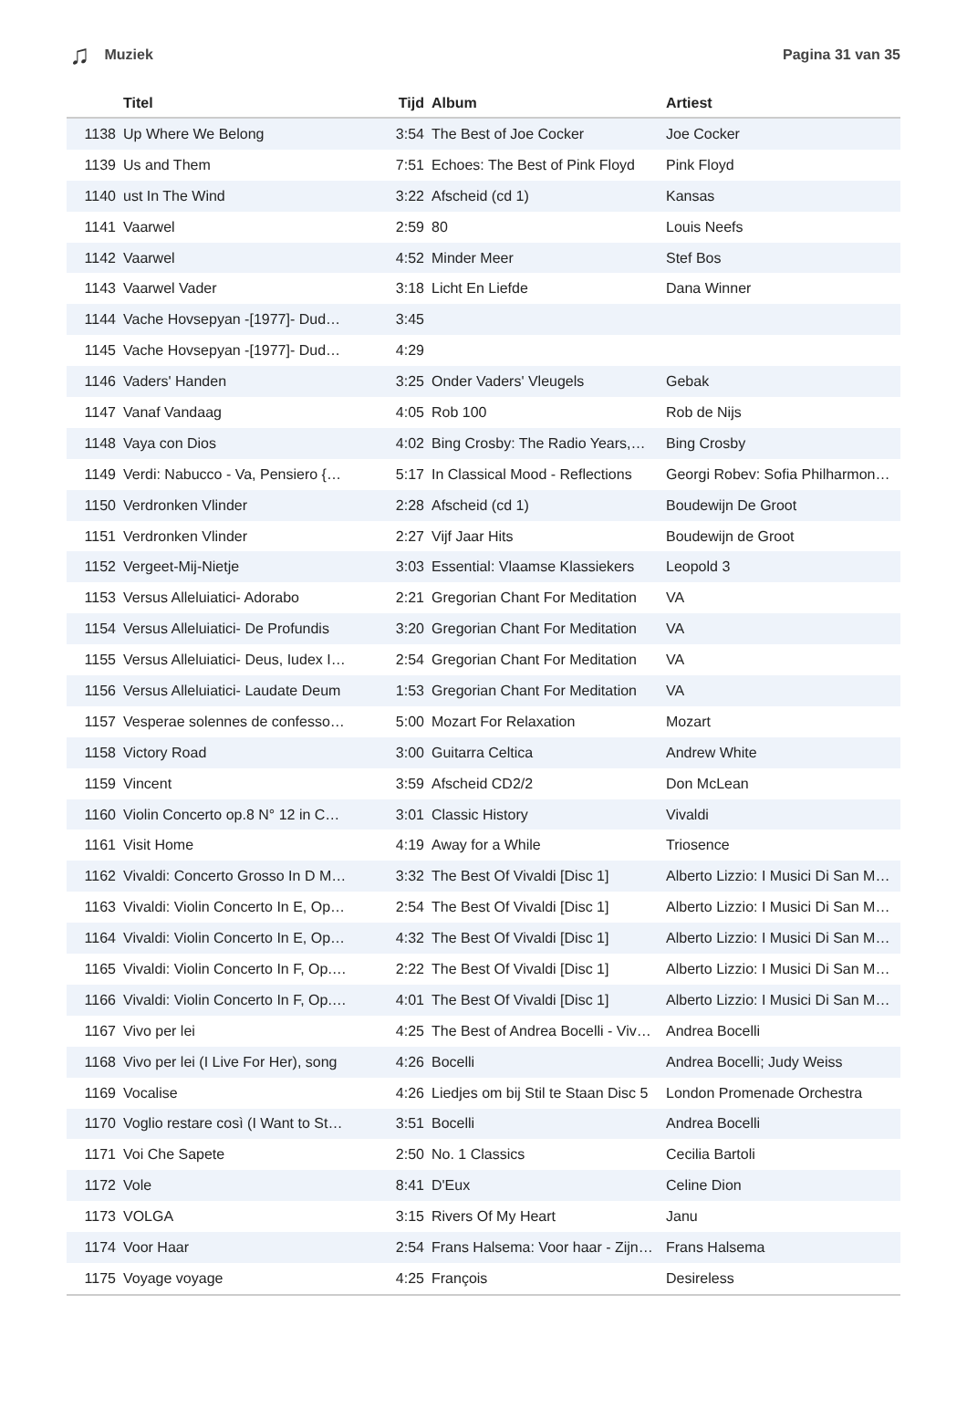♫ Muziek Pagina 31 van 35
| | Titel | Tijd | Album | Artiest |
| --- | --- | --- | --- | --- |
| 1138 | Up Where We Belong | 3:54 | The Best of Joe Cocker | Joe Cocker |
| 1139 | Us and Them | 7:51 | Echoes: The Best of Pink Floyd | Pink Floyd |
| 1140 | ust In The Wind | 3:22 | Afscheid (cd 1) | Kansas |
| 1141 | Vaarwel | 2:59 | 80 | Louis Neefs |
| 1142 | Vaarwel | 4:52 | Minder Meer | Stef Bos |
| 1143 | Vaarwel Vader | 3:18 | Licht En Liefde | Dana Winner |
| 1144 | Vache Hovsepyan -[1977]- Dud… | 3:45 | | |
| 1145 | Vache Hovsepyan -[1977]- Dud… | 4:29 | | |
| 1146 | Vaders' Handen | 3:25 | Onder Vaders' Vleugels | Gebak |
| 1147 | Vanaf Vandaag | 4:05 | Rob 100 | Rob de Nijs |
| 1148 | Vaya con Dios | 4:02 | Bing Crosby: The Radio Years,… | Bing Crosby |
| 1149 | Verdi: Nabucco - Va, Pensiero {… | 5:17 | In Classical Mood - Reflections | Georgi Robev: Sofia Philharmon… |
| 1150 | Verdronken Vlinder | 2:28 | Afscheid (cd 1) | Boudewijn De Groot |
| 1151 | Verdronken Vlinder | 2:27 | Vijf Jaar Hits | Boudewijn de Groot |
| 1152 | Vergeet-Mij-Nietje | 3:03 | Essential: Vlaamse Klassiekers | Leopold 3 |
| 1153 | Versus Alleluiatici- Adorabo | 2:21 | Gregorian Chant For Meditation | VA |
| 1154 | Versus Alleluiatici- De Profundis | 3:20 | Gregorian Chant For Meditation | VA |
| 1155 | Versus Alleluiatici- Deus, Iudex I… | 2:54 | Gregorian Chant For Meditation | VA |
| 1156 | Versus Alleluiatici- Laudate Deum | 1:53 | Gregorian Chant For Meditation | VA |
| 1157 | Vesperae solennes de confesso… | 5:00 | Mozart For Relaxation | Mozart |
| 1158 | Victory Road | 3:00 | Guitarra Celtica | Andrew White |
| 1159 | Vincent | 3:59 | Afscheid CD2/2 | Don McLean |
| 1160 | Violin Concerto op.8 N° 12 in C… | 3:01 | Classic History | Vivaldi |
| 1161 | Visit Home | 4:19 | Away for a While | Triosence |
| 1162 | Vivaldi: Concerto Grosso In D M… | 3:32 | The Best Of Vivaldi [Disc 1] | Alberto Lizzio: I Musici Di San M… |
| 1163 | Vivaldi: Violin Concerto In E, Op… | 2:54 | The Best Of Vivaldi [Disc 1] | Alberto Lizzio: I Musici Di San M… |
| 1164 | Vivaldi: Violin Concerto In E, Op… | 4:32 | The Best Of Vivaldi [Disc 1] | Alberto Lizzio: I Musici Di San M… |
| 1165 | Vivaldi: Violin Concerto In F, Op.… | 2:22 | The Best Of Vivaldi [Disc 1] | Alberto Lizzio: I Musici Di San M… |
| 1166 | Vivaldi: Violin Concerto In F, Op.… | 4:01 | The Best Of Vivaldi [Disc 1] | Alberto Lizzio: I Musici Di San M… |
| 1167 | Vivo per lei | 4:25 | The Best of Andrea Bocelli - Viv… | Andrea Bocelli |
| 1168 | Vivo per lei (I Live For Her), song | 4:26 | Bocelli | Andrea Bocelli; Judy Weiss |
| 1169 | Vocalise | 4:26 | Liedjes om bij Stil te Staan Disc 5 | London Promenade Orchestra |
| 1170 | Voglio restare così (I Want to St… | 3:51 | Bocelli | Andrea Bocelli |
| 1171 | Voi Che Sapete | 2:50 | No. 1 Classics | Cecilia Bartoli |
| 1172 | Vole | 8:41 | D'Eux | Celine Dion |
| 1173 | VOLGA | 3:15 | Rivers Of My Heart | Janu |
| 1174 | Voor Haar | 2:54 | Frans Halsema: Voor haar - Zijn… | Frans Halsema |
| 1175 | Voyage voyage | 4:25 | François | Desireless |